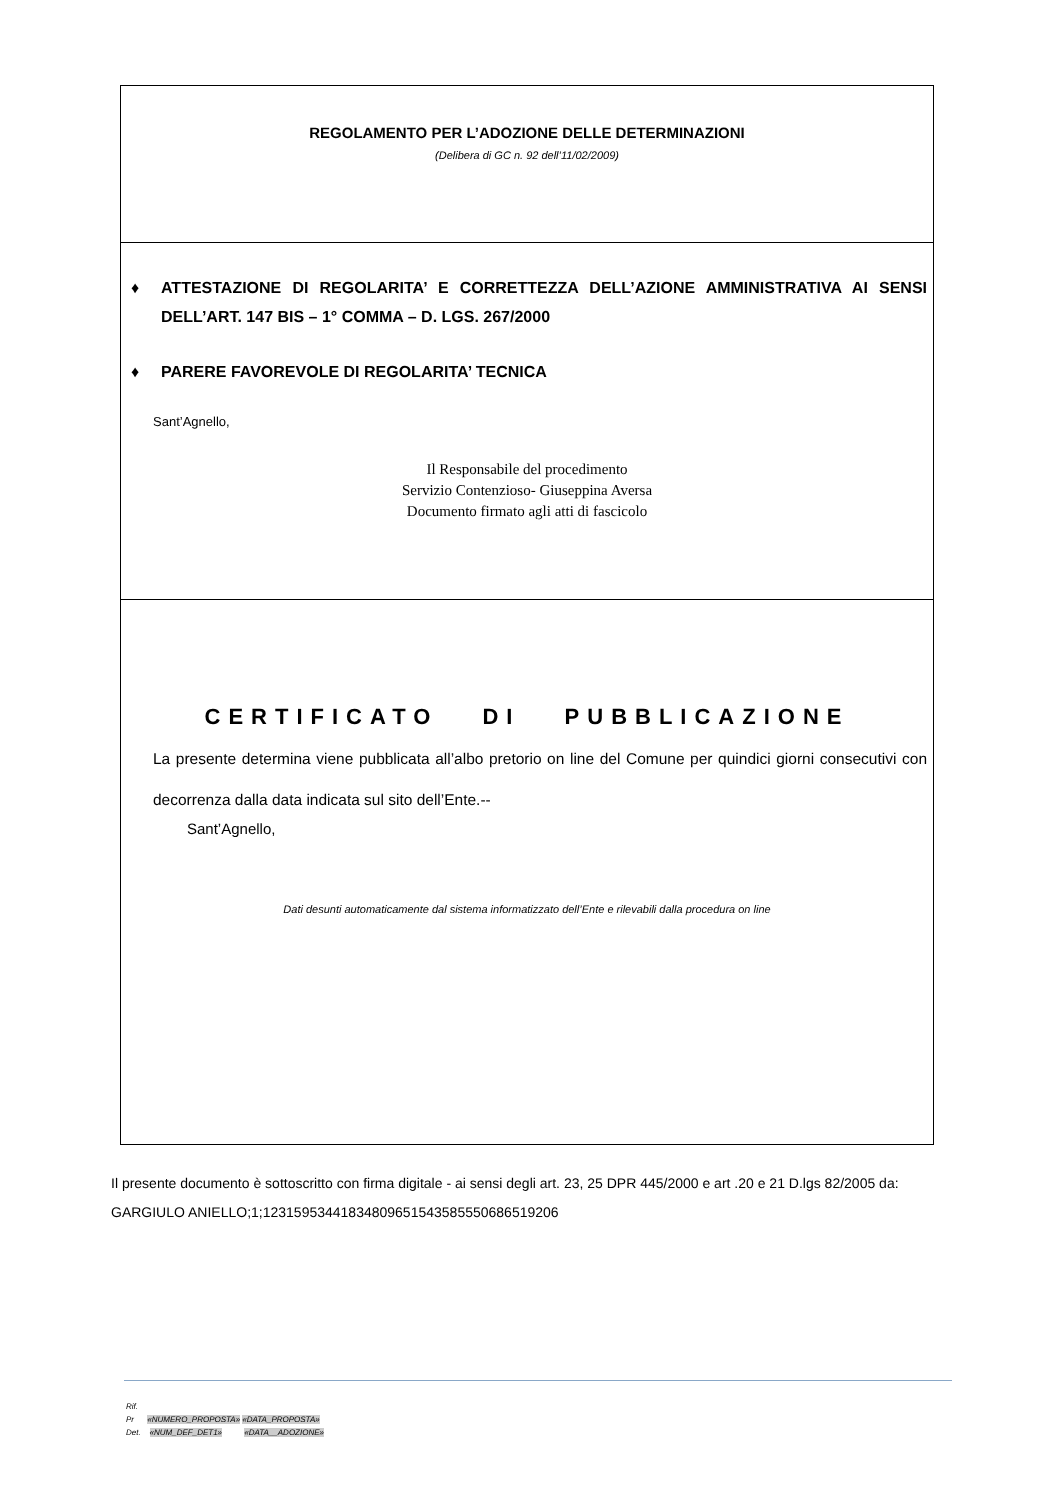REGOLAMENTO PER L’ADOZIONE DELLE DETERMINAZIONI
(Delibera di GC n. 92 dell’11/02/2009)
♦ ATTESTAZIONE DI REGOLARITA’ E CORRETTEZZA DELL’AZIONE AMMINISTRATIVA AI SENSI DELL’ART. 147 BIS – 1° COMMA – D. LGS. 267/2000
♦ PARERE FAVOREVOLE DI REGOLARITA’ TECNICA
Sant’Agnello,
Il Responsabile del procedimento
Servizio Contenzioso- Giuseppina Aversa
Documento firmato agli atti di fascicolo
CERTIFICATO DI PUBBLICAZIONE
La presente determina viene pubblicata all’albo pretorio on line del Comune per quindici giorni consecutivi con decorrenza dalla data indicata sul sito dell’Ente.--
Sant’Agnello,
Dati desunti automaticamente dal sistema informatizzato dell’Ente e rilevabili dalla procedura on line
Il presente documento è sottoscritto con firma digitale - ai sensi degli art. 23, 25 DPR 445/2000 e art .20 e 21 D.lgs 82/2005 da:
GARGIULO ANIELLO;1;123159534418348096515435855506865192​06
Rif.
Pr «NUMERO_PROPOSTA» «DATA_PROPOSTA»
Det. «NUM_DEF_DET1» «DATA__ADOZIONE»